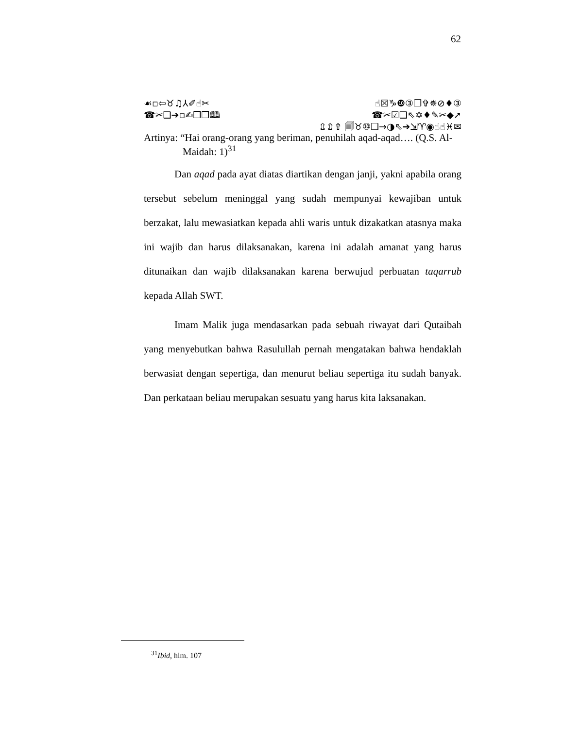62
☙▫⇦♉♫⅄✐☝✂ ☝☒♑❿③❐✞✵⊘♦③
☎✂❑➔▫✍❒❒🕮 ☎✂☑❑⇖✡♦✎✂◆➚
⇫⇬⇮ 🗐♉⑩❑→◑⇖➔⇲♈◉☝☝♓✉
Artinya: “Hai orang-orang yang beriman, penuhilah aqad-aqad…. (Q.S. Al-
Maidah: 1)<sup>31</sup>
Dan aqad pada ayat diatas diartikan dengan janji, yakni apabila orang tersebut sebelum meninggal yang sudah mempunyai kewajiban untuk berzakat, lalu mewasiatkan kepada ahli waris untuk dizakatkan atasnya maka ini wajib dan harus dilaksanakan, karena ini adalah amanat yang harus ditunaikan dan wajib dilaksanakan karena berwujud perbuatan taqarrub kepada Allah SWT.
Imam Malik juga mendasarkan pada sebuah riwayat dari Qutaibah yang menyebutkan bahwa Rasulullah pernah mengatakan bahwa hendaklah berwasiat dengan sepertiga, dan menurut beliau sepertiga itu sudah banyak. Dan perkataan beliau merupakan sesuatu yang harus kita laksanakan.
<sup>31</sup> Ibid, hlm. 107